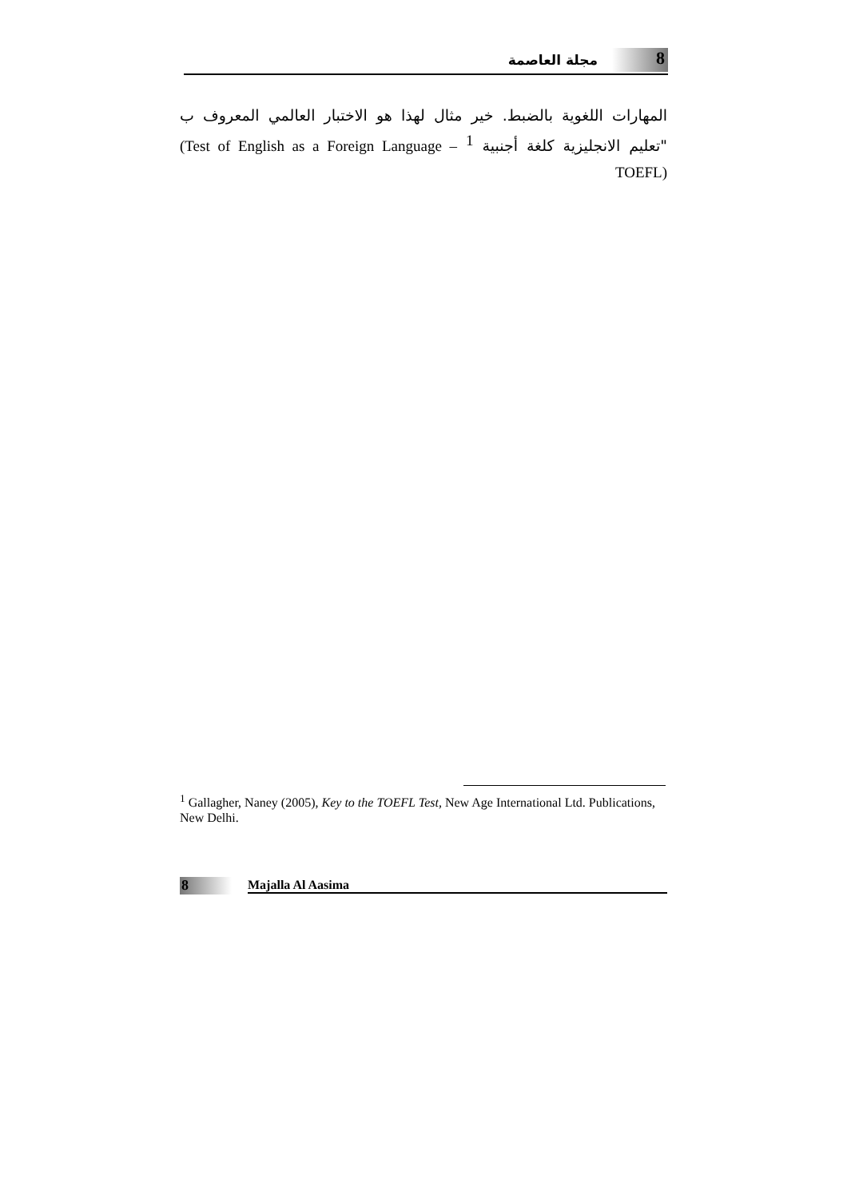مجلة العاصمة
8
المهارات اللغوية بالضبط. خير مثال لهذا هو الاختبار العالمي المعروف ب "تعليم الانجليزية كلغة أجنبية <sup>1</sup> (Test of English as a Foreign Language – TOEFL)
<sup>1</sup> Gallagher, Naney (2005), Key to the TOEFL Test, New Age International Ltd. Publications, New Delhi.
8
Majalla Al Aasima